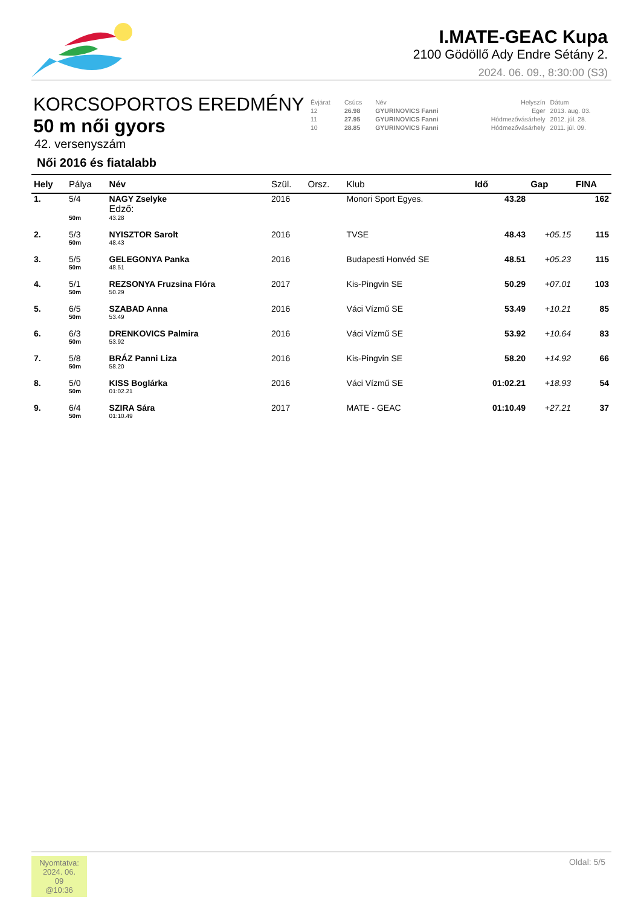I.MATE-GEAC Kupa
2100 Gödöllő Ady Endre Sétány 2.
2024. 06. 09., 8:30:00 (S3)
KORCSOPORTOS EREDMÉNY
50 m női gyors
42. versenyszám
Női 2016 és fiatalabb
| Évjárat | Csúcs | Név | Helyszín | Dátum |
| 12 | 26.98 | GYURINOVICS Fanni | Eger | 2013. aug. 03. |
| 11 | 27.95 | GYURINOVICS Fanni | Hódmezővásárhely | 2012. júl. 28. |
| 10 | 28.85 | GYURINOVICS Fanni | Hódmezővásárhely | 2011. júl. 09. |
| Hely | Pálya | Név | Szül. | Orsz. | Klub | Idő | Gap | FINA |
| --- | --- | --- | --- | --- | --- | --- | --- | --- |
| 1. | 5/4 | NAGY Zselyke Edző: | 2016 | | Monori Sport Egyes. | 43.28 | | 162 |
| | 50m | 43.28 | | | | | | |
| 2. | 5/3 | NYISZTOR Sarolt | 2016 | | TVSE | 48.43 | +05.15 | 115 |
| | 50m | 48.43 | | | | | | |
| 3. | 5/5 | GELEGONYA Panka | 2016 | | Budapesti Honvéd SE | 48.51 | +05.23 | 115 |
| | 50m | 48.51 | | | | | | |
| 4. | 5/1 | REZSONYA Fruzsina Flóra | 2017 | | Kis-Pingvin SE | 50.29 | +07.01 | 103 |
| | 50m | 50.29 | | | | | | |
| 5. | 6/5 | SZABAD Anna | 2016 | | Váci Vízmű SE | 53.49 | +10.21 | 85 |
| | 50m | 53.49 | | | | | | |
| 6. | 6/3 | DRENKOVICS Palmira | 2016 | | Váci Vízmű SE | 53.92 | +10.64 | 83 |
| | 50m | 53.92 | | | | | | |
| 7. | 5/8 | BRÁZ Panni Liza | 2016 | | Kis-Pingvin SE | 58.20 | +14.92 | 66 |
| | 50m | 58.20 | | | | | | |
| 8. | 5/0 | KISS Boglárka | 2016 | | Váci Vízmű SE | 01:02.21 | +18.93 | 54 |
| | 50m | 01:02.21 | | | | | | |
| 9. | 6/4 | SZIRA Sára | 2017 | | MATE - GEAC | 01:10.49 | +27.21 | 37 |
| | 50m | 01:10.49 | | | | | | |
Nyomtatva:
2024. 06. 09
@10:36
Oldal: 5/5